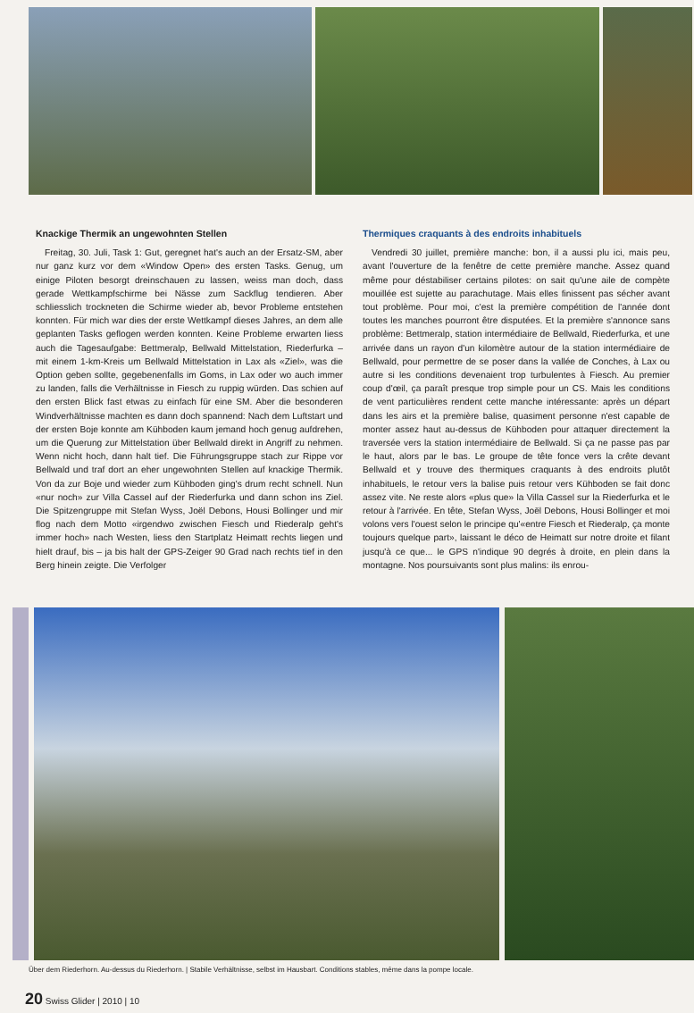Knackige Thermik an ungewohnten Stellen
Freitag, 30. Juli, Task 1: Gut, geregnet hat's auch an der Ersatz-SM, aber nur ganz kurz vor dem «Window Open» des ersten Tasks. Genug, um einige Piloten besorgt dreinschauen zu lassen, weiss man doch, dass gerade Wettkampfschirme bei Nässe zum Sackflug tendieren. Aber schliesslich trockneten die Schirme wieder ab, bevor Probleme entstehen konnten. Für mich war dies der erste Wettkampf dieses Jahres, an dem alle geplanten Tasks geflogen werden konnten. Keine Probleme erwarten liess auch die Tagesaufgabe: Bettmeralp, Bellwald Mittelstation, Riederfurka – mit einem 1-km-Kreis um Bellwald Mittelstation in Lax als «Ziel», was die Option geben sollte, gegebenenfalls im Goms, in Lax oder wo auch immer zu landen, falls die Verhältnisse in Fiesch zu ruppig würden. Das schien auf den ersten Blick fast etwas zu einfach für eine SM. Aber die besonderen Windverhältnisse machten es dann doch spannend: Nach dem Luftstart und der ersten Boje konnte am Kühboden kaum jemand hoch genug aufdrehen, um die Querung zur Mittelstation über Bellwald direkt in Angriff zu nehmen. Wenn nicht hoch, dann halt tief. Die Führungsgruppe stach zur Rippe vor Bellwald und traf dort an eher ungewohnten Stellen auf knackige Thermik. Von da zur Boje und wieder zum Kühboden ging's drum recht schnell. Nun «nur noch» zur Villa Cassel auf der Riederfurka und dann schon ins Ziel. Die Spitzengruppe mit Stefan Wyss, Joël Debons, Housi Bollinger und mir flog nach dem Motto «irgendwo zwischen Fiesch und Riederalp geht's immer hoch» nach Westen, liess den Startplatz Heimatt rechts liegen und hielt drauf, bis – ja bis halt der GPS-Zeiger 90 Grad nach rechts tief in den Berg hinein zeigte. Die Verfolger
Thermiques craquants à des endroits inhabituels
Vendredi 30 juillet, première manche: bon, il a aussi plu ici, mais peu, avant l'ouverture de la fenêtre de cette première manche. Assez quand même pour déstabiliser certains pilotes: on sait qu'une aile de compète mouillée est sujette au parachutage. Mais elles finissent pas sécher avant tout problème. Pour moi, c'est la première compétition de l'année dont toutes les manches pourront être disputées. Et la première s'annonce sans problème: Bettmeralp, station intermédiaire de Bellwald, Riederfurka, et une arrivée dans un rayon d'un kilomètre autour de la station intermédiaire de Bellwald, pour permettre de se poser dans la vallée de Conches, à Lax ou autre si les conditions devenaient trop turbulentes à Fiesch. Au premier coup d'œil, ça paraît presque trop simple pour un CS. Mais les conditions de vent particulières rendent cette manche intéressante: après un départ dans les airs et la première balise, quasiment personne n'est capable de monter assez haut au-dessus de Kühboden pour attaquer directement la traversée vers la station intermédiaire de Bellwald. Si ça ne passe pas par le haut, alors par le bas. Le groupe de tête fonce vers la crête devant Bellwald et y trouve des thermiques craquants à des endroits plutôt inhabituels, le retour vers la balise puis retour vers Kühboden se fait donc assez vite. Ne reste alors «plus que» la Villa Cassel sur la Riederfurka et le retour à l'arrivée. En tête, Stefan Wyss, Joël Debons, Housi Bollinger et moi volons vers l'ouest selon le principe qu'«entre Fiesch et Riederalp, ça monte toujours quelque part», laissant le déco de Heimatt sur notre droite et filant jusqu'à ce que... le GPS n'indique 90 degrés à droite, en plein dans la montagne. Nos poursuivants sont plus malins: ils enrou-
Über dem Riederhorn. Au-dessus du Riederhorn. | Stabile Verhältnisse, selbst im Hausbart. Conditions stables, même dans la pompe locale.
20 Swiss Glider | 2010 | 10